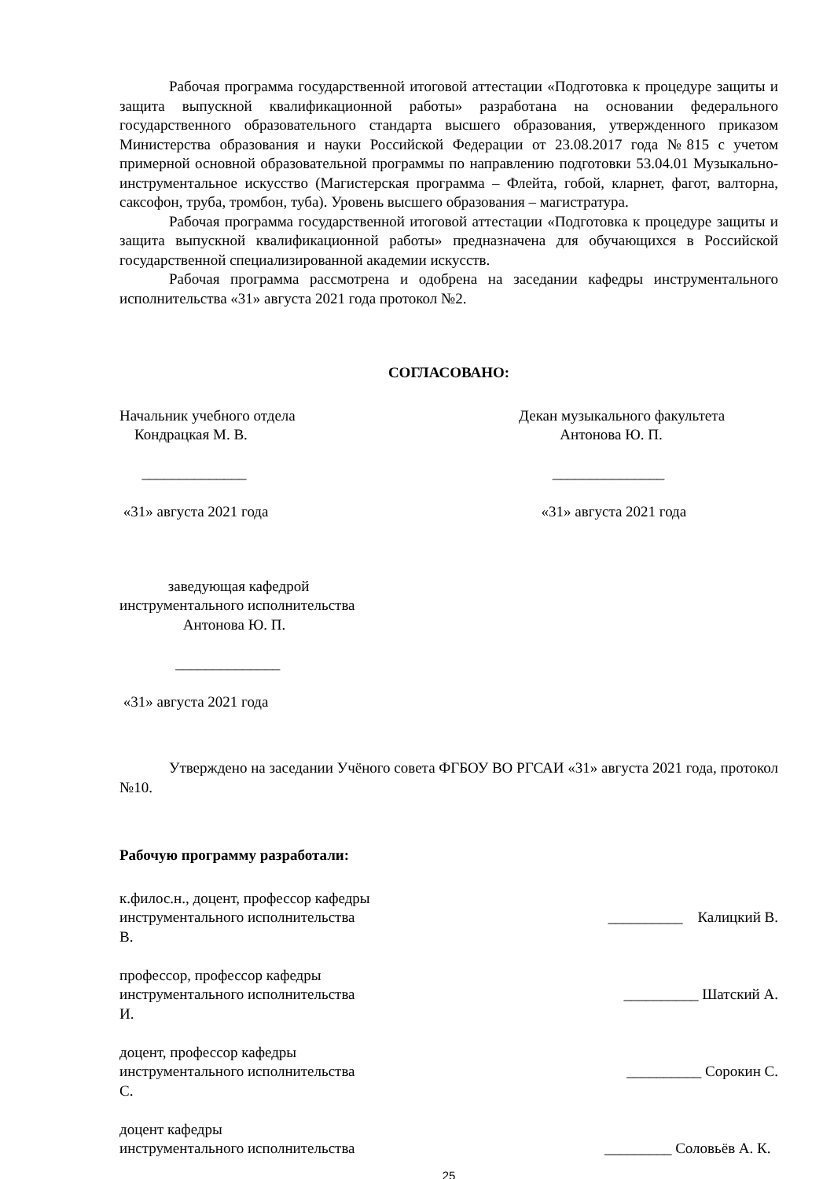Рабочая программа государственной итоговой аттестации «Подготовка к процедуре защиты и защита выпускной квалификационной работы» разработана на основании федерального государственного образовательного стандарта высшего образования, утвержденного приказом Министерства образования и науки Российской Федерации от 23.08.2017 года №815 с учетом примерной основной образовательной программы по направлению подготовки 53.04.01 Музыкально-инструментальное искусство (Магистерская программа – Флейта, гобой, кларнет, фагот, валторна, саксофон, труба, тромбон, туба). Уровень высшего образования – магистратура.
Рабочая программа государственной итоговой аттестации «Подготовка к процедуре защиты и защита выпускной квалификационной работы» предназначена для обучающихся в Российской государственной специализированной академии искусств.
Рабочая программа рассмотрена и одобрена на заседании кафедры инструментального исполнительства «31» августа 2021 года протокол №2.
СОГЛАСОВАНО:
Начальник учебного отдела
Кондрацкая М. В.
______________
«31» августа 2021 года
Декан музыкального факультета
Антонова Ю. П.
_______________
«31» августа 2021 года
заведующая кафедрой
инструментального исполнительства
Антонова Ю. П.
______________
«31» августа 2021 года
Утверждено на заседании Учёного совета ФГБОУ ВО РГСАИ «31» августа 2021 года, протокол №10.
Рабочую программу разработали:
к.филос.н., доцент, профессор кафедры
инструментального исполнительства __________ Калицкий В.
В.
профессор, профессор кафедры
инструментального исполнительства __________ Шатский А.
И.
доцент, профессор кафедры
инструментального исполнительства __________ Сорокин С.
С.
доцент кафедры
инструментального исполнительства _________ Соловьёв А. К.
25